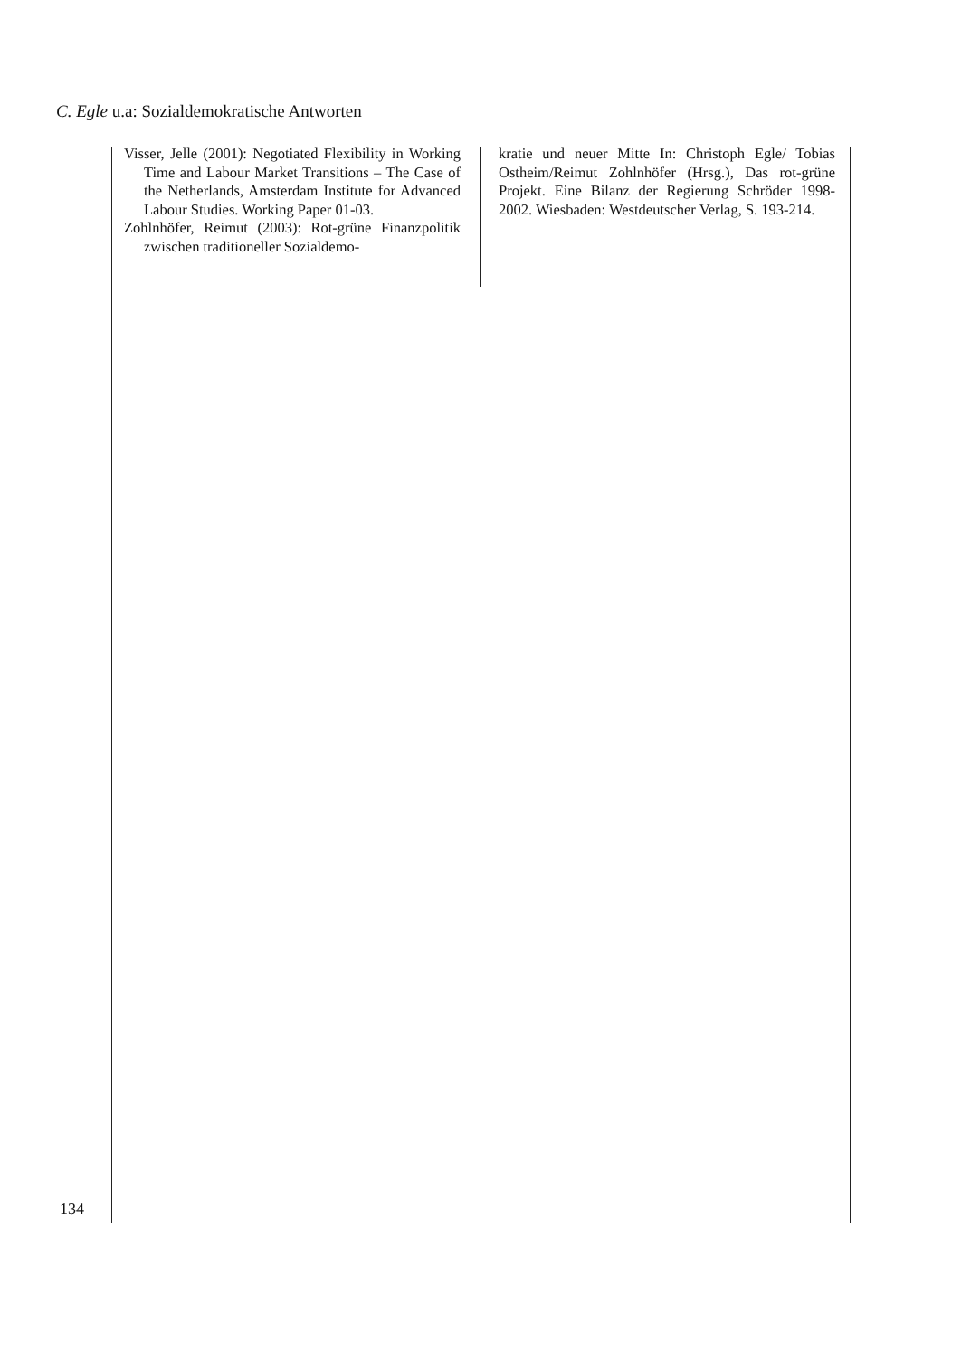C. Egle u.a: Sozialdemokratische Antworten
Visser, Jelle (2001): Negotiated Flexibility in Working Time and Labour Market Transitions – The Case of the Netherlands, Amsterdam Institute for Advanced Labour Studies. Working Paper 01-03.
Zohlnhöfer, Reimut (2003): Rot-grüne Finanzpolitik zwischen traditioneller Sozialdemo-
kratie und neuer Mitte In: Christoph Egle/ Tobias Ostheim/Reimut Zohlnhöfer (Hrsg.), Das rot-grüne Projekt. Eine Bilanz der Regierung Schröder 1998-2002. Wiesbaden: Westdeutscher Verlag, S. 193-214.
134